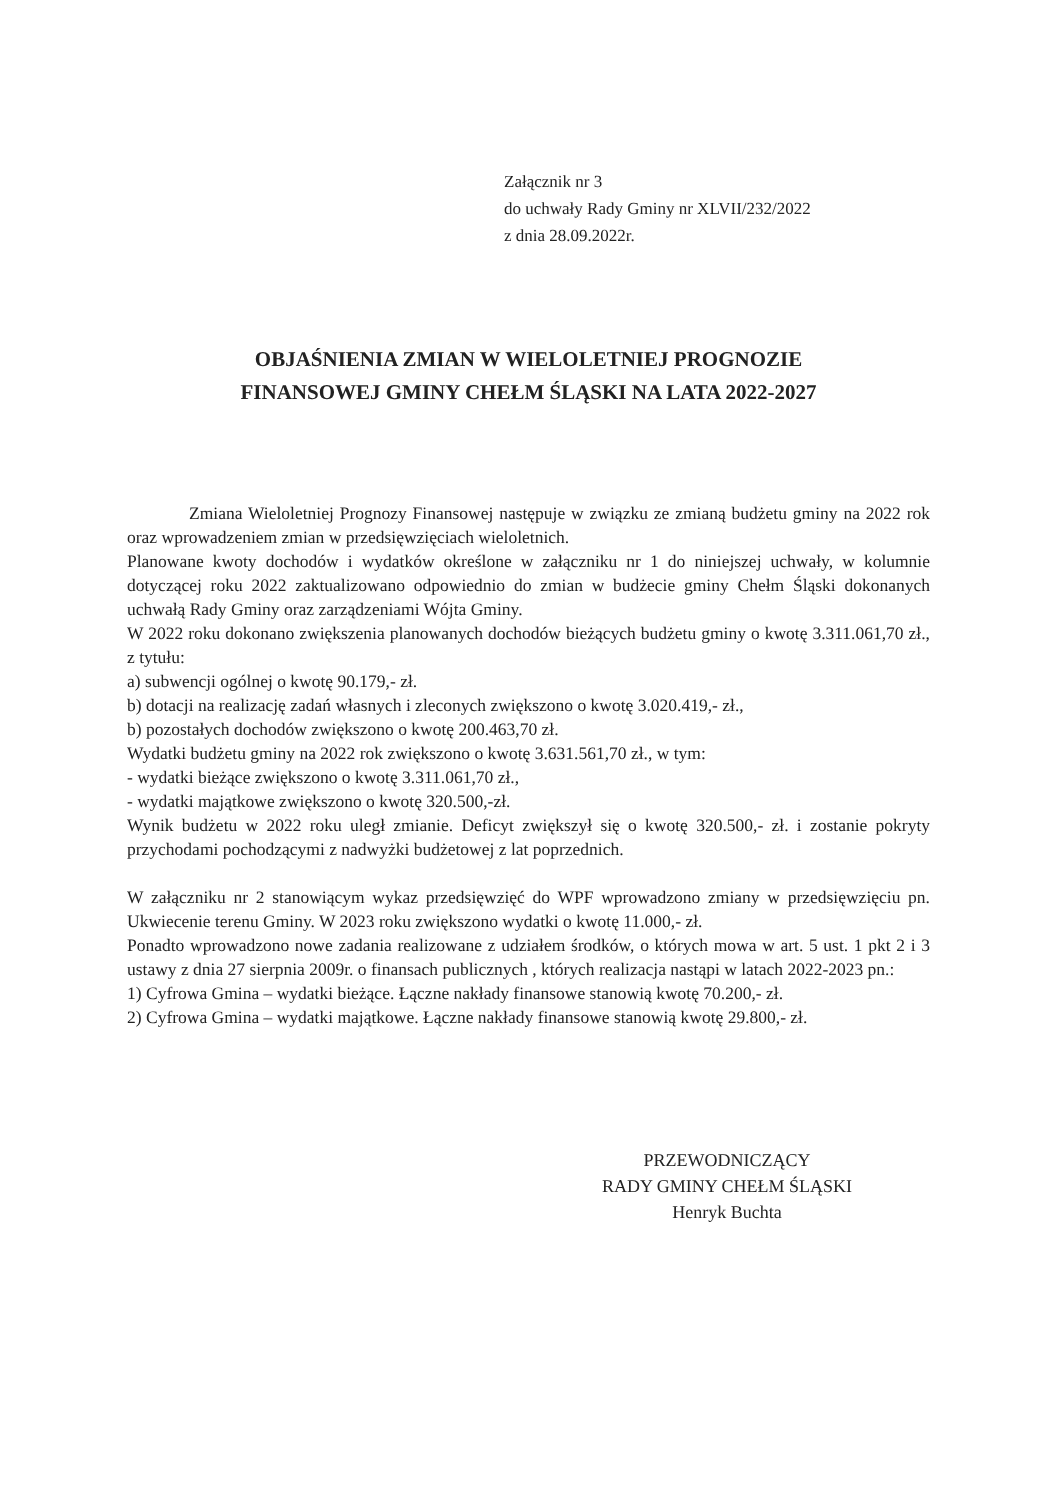Załącznik nr 3
do uchwały Rady Gminy nr XLVII/232/2022
z dnia 28.09.2022r.
OBJAŚNIENIA ZMIAN W WIELOLETNIEJ PROGNOZIE
FINANSOWEJ GMINY CHEŁM ŚLĄSKI NA LATA 2022-2027
Zmiana Wieloletniej Prognozy Finansowej następuje w związku ze zmianą budżetu gminy na 2022 rok oraz wprowadzeniem zmian w przedsięwzięciach wieloletnich.
Planowane kwoty dochodów i wydatków określone w załączniku nr 1 do niniejszej uchwały, w kolumnie dotyczącej roku 2022 zaktualizowano odpowiednio do zmian w budżecie gminy Chełm Śląski dokonanych uchwałą Rady Gminy oraz zarządzeniami Wójta Gminy.
W 2022 roku dokonano zwiększenia planowanych dochodów bieżących budżetu gminy o kwotę 3.311.061,70 zł., z tytułu:
a) subwencji ogólnej o kwotę 90.179,- zł.
b) dotacji na realizację zadań własnych i zleconych zwiększono o kwotę 3.020.419,- zł.,
b) pozostałych dochodów zwiększono o kwotę 200.463,70 zł.
Wydatki budżetu gminy na 2022 rok zwiększono o kwotę 3.631.561,70 zł., w tym:
- wydatki bieżące zwiększono o kwotę 3.311.061,70 zł.,
- wydatki majątkowe zwiększono o kwotę 320.500,-zł.
Wynik budżetu w 2022 roku uległ zmianie. Deficyt zwiększył się o kwotę 320.500,- zł. i zostanie pokryty przychodami pochodzącymi z nadwyżki budżetowej z lat poprzednich.
W załączniku nr 2 stanowiącym wykaz przedsięwzięć do WPF wprowadzono zmiany w przedsięwzięciu pn. Ukwiecenie terenu Gminy. W 2023 roku zwiększono wydatki o kwotę 11.000,- zł.
Ponadto wprowadzono nowe zadania realizowane z udziałem środków, o których mowa w art. 5 ust. 1 pkt 2 i 3 ustawy z dnia 27 sierpnia 2009r. o finansach publicznych , których realizacja nastąpi w latach 2022-2023 pn.:
1) Cyfrowa Gmina – wydatki bieżące. Łączne nakłady finansowe stanowią kwotę 70.200,- zł.
2) Cyfrowa Gmina – wydatki majątkowe. Łączne nakłady finansowe stanowią kwotę 29.800,- zł.
PRZEWODNICZĄCY
RADY GMINY CHEŁM ŚLĄSKI
Henryk Buchta